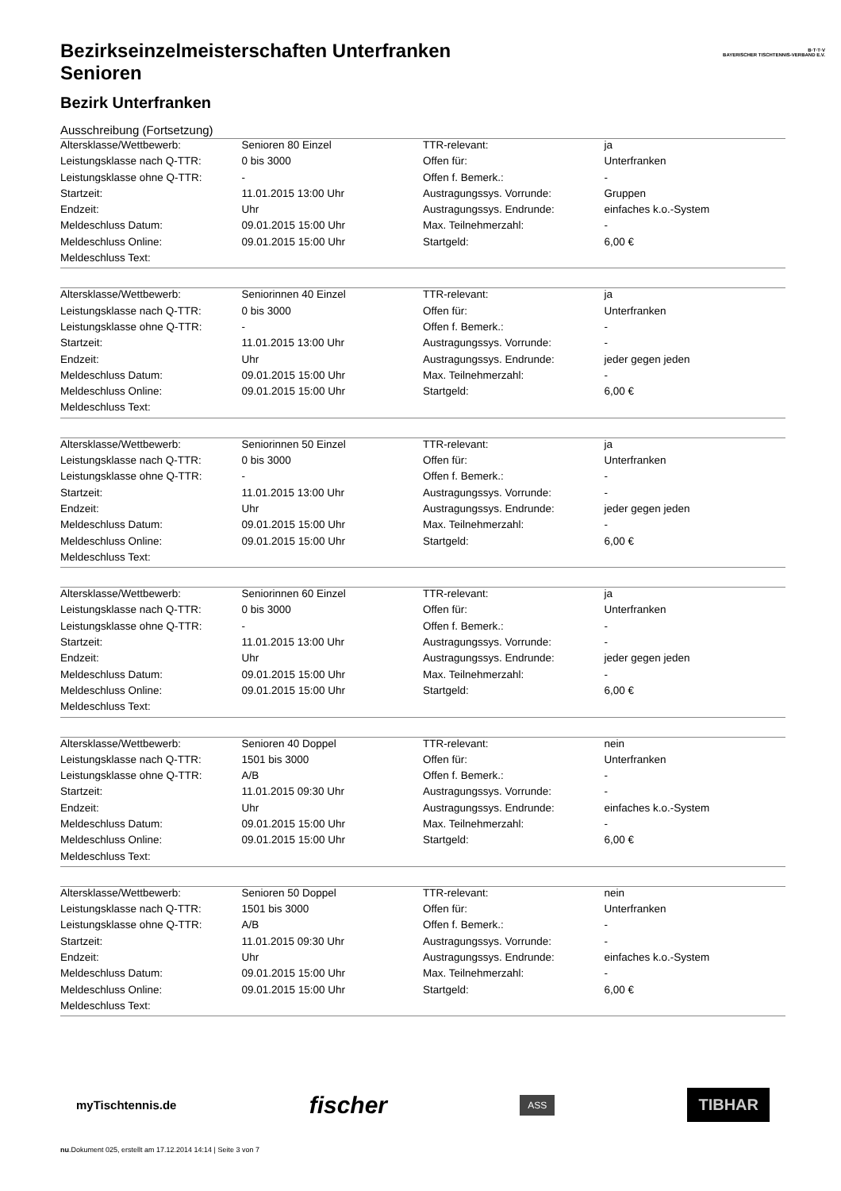B·T·T·V
BAYERISCHER TISCHTENNIS-VERBAND E.V.
Bezirkseinzelmeisterschaften Unterfranken
Senioren
Bezirk Unterfranken
Ausschreibung (Fortsetzung)
| Altersklasse/Wettbewerb: | Senioren 80 Einzel | TTR-relevant: | ja |
| Leistungsklasse nach Q-TTR: | 0 bis 3000 | Offen für: | Unterfranken |
| Leistungsklasse ohne Q-TTR: | - | Offen f. Bemerk.: | - |
| Startzeit: | 11.01.2015 13:00 Uhr | Austragungssys. Vorrunde: | Gruppen |
| Endzeit: | Uhr | Austragungssys. Endrunde: | einfaches k.o.-System |
| Meldeschluss Datum: | 09.01.2015 15:00 Uhr | Max. Teilnehmerzahl: | - |
| Meldeschluss Online: | 09.01.2015 15:00 Uhr | Startgeld: | 6,00 € |
| Meldeschluss Text: | | | |
| Altersklasse/Wettbewerb: | Seniorinnen 40 Einzel | TTR-relevant: | ja |
| Leistungsklasse nach Q-TTR: | 0 bis 3000 | Offen für: | Unterfranken |
| Leistungsklasse ohne Q-TTR: | - | Offen f. Bemerk.: | - |
| Startzeit: | 11.01.2015 13:00 Uhr | Austragungssys. Vorrunde: | - |
| Endzeit: | Uhr | Austragungssys. Endrunde: | jeder gegen jeden |
| Meldeschluss Datum: | 09.01.2015 15:00 Uhr | Max. Teilnehmerzahl: | - |
| Meldeschluss Online: | 09.01.2015 15:00 Uhr | Startgeld: | 6,00 € |
| Meldeschluss Text: | | | |
| Altersklasse/Wettbewerb: | Seniorinnen 50 Einzel | TTR-relevant: | ja |
| Leistungsklasse nach Q-TTR: | 0 bis 3000 | Offen für: | Unterfranken |
| Leistungsklasse ohne Q-TTR: | - | Offen f. Bemerk.: | - |
| Startzeit: | 11.01.2015 13:00 Uhr | Austragungssys. Vorrunde: | - |
| Endzeit: | Uhr | Austragungssys. Endrunde: | jeder gegen jeden |
| Meldeschluss Datum: | 09.01.2015 15:00 Uhr | Max. Teilnehmerzahl: | - |
| Meldeschluss Online: | 09.01.2015 15:00 Uhr | Startgeld: | 6,00 € |
| Meldeschluss Text: | | | |
| Altersklasse/Wettbewerb: | Seniorinnen 60 Einzel | TTR-relevant: | ja |
| Leistungsklasse nach Q-TTR: | 0 bis 3000 | Offen für: | Unterfranken |
| Leistungsklasse ohne Q-TTR: | - | Offen f. Bemerk.: | - |
| Startzeit: | 11.01.2015 13:00 Uhr | Austragungssys. Vorrunde: | - |
| Endzeit: | Uhr | Austragungssys. Endrunde: | jeder gegen jeden |
| Meldeschluss Datum: | 09.01.2015 15:00 Uhr | Max. Teilnehmerzahl: | - |
| Meldeschluss Online: | 09.01.2015 15:00 Uhr | Startgeld: | 6,00 € |
| Meldeschluss Text: | | | |
| Altersklasse/Wettbewerb: | Senioren 40 Doppel | TTR-relevant: | nein |
| Leistungsklasse nach Q-TTR: | 1501 bis 3000 | Offen für: | Unterfranken |
| Leistungsklasse ohne Q-TTR: | A/B | Offen f. Bemerk.: | - |
| Startzeit: | 11.01.2015 09:30 Uhr | Austragungssys. Vorrunde: | - |
| Endzeit: | Uhr | Austragungssys. Endrunde: | einfaches k.o.-System |
| Meldeschluss Datum: | 09.01.2015 15:00 Uhr | Max. Teilnehmerzahl: | - |
| Meldeschluss Online: | 09.01.2015 15:00 Uhr | Startgeld: | 6,00 € |
| Meldeschluss Text: | | | |
| Altersklasse/Wettbewerb: | Senioren 50 Doppel | TTR-relevant: | nein |
| Leistungsklasse nach Q-TTR: | 1501 bis 3000 | Offen für: | Unterfranken |
| Leistungsklasse ohne Q-TTR: | A/B | Offen f. Bemerk.: | - |
| Startzeit: | 11.01.2015 09:30 Uhr | Austragungssys. Vorrunde: | - |
| Endzeit: | Uhr | Austragungssys. Endrunde: | einfaches k.o.-System |
| Meldeschluss Datum: | 09.01.2015 15:00 Uhr | Max. Teilnehmerzahl: | - |
| Meldeschluss Online: | 09.01.2015 15:00 Uhr | Startgeld: | 6,00 € |
| Meldeschluss Text: | | | |
myTischtennis.de fischer ASS TIBHAR
nu.Dokument 025, erstellt am 17.12.2014 14:14 | Seite 3 von 7